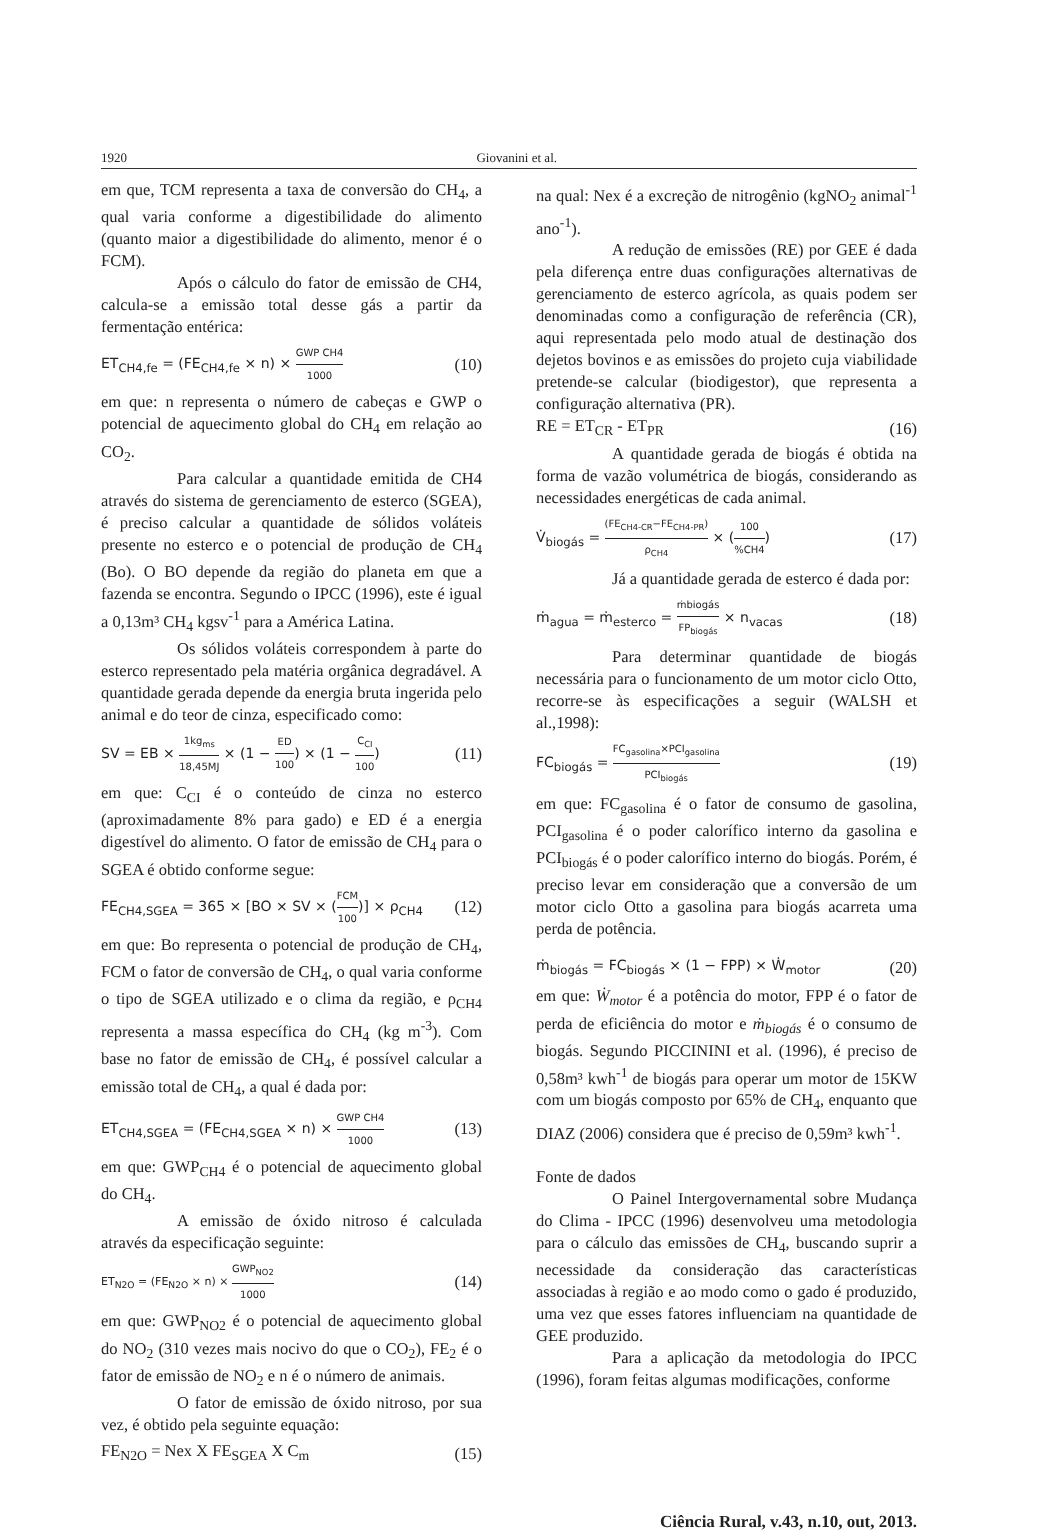1920 Giovanini et al.
em que, TCM representa a taxa de conversão do CH<sub>4</sub>, a qual varia conforme a digestibilidade do alimento (quanto maior a digestibilidade do alimento, menor é o FCM).
Após o cálculo do fator de emissão de CH4, calcula-se a emissão total desse gás a partir da fermentação entérica:
ET<sub>CH4,fe</sub> = (FE<sub>CH4,fe</sub> × n) × GWP CH4 1000 (10)
em que: n representa o número de cabeças e GWP o potencial de aquecimento global do CH<sub>4</sub> em relação ao CO<sub>2</sub>.
Para calcular a quantidade emitida de CH4 através do sistema de gerenciamento de esterco (SGEA), é preciso calcular a quantidade de sólidos voláteis presente no esterco e o potencial de produção de CH<sub>4</sub> (Bo). O BO depende da região do planeta em que a fazenda se encontra. Segundo o IPCC (1996), este é igual a 0,13m³ CH<sub>4</sub> kgsv<sup>-1</sup> para a América Latina.
Os sólidos voláteis correspondem à parte do esterco representado pela matéria orgânica degradável. A quantidade gerada depende da energia bruta ingerida pelo animal e do teor de cinza, especificado como:
SV = EB × 1kg<sub>ms</sub> 18,45MJ × (1 − ED 100) × (1 − C<sub>CI</sub> 100) (11)
em que: C<sub>CI</sub> é o conteúdo de cinza no esterco (aproximadamente 8% para gado) e ED é a energia digestível do alimento. O fator de emissão de CH<sub>4</sub> para o SGEA é obtido conforme segue:
FE<sub>CH4,SGEA</sub> = 365 × [BO × SV × (FCM 100)] × ρ<sub>CH4</sub> (12)
em que: Bo representa o potencial de produção de CH<sub>4</sub>, FCM o fator de conversão de CH<sub>4</sub>, o qual varia conforme o tipo de SGEA utilizado e o clima da região, e ρ<sub>CH4</sub> representa a massa específica do CH<sub>4</sub> (kg m<sup>-3</sup>). Com base no fator de emissão de CH<sub>4</sub>, é possível calcular a emissão total de CH<sub>4</sub>, a qual é dada por:
ET<sub>CH4,SGEA</sub> = (FE<sub>CH4,SGEA</sub> × n) × GWP CH4 1000 (13)
em que: GWP<sub>CH4</sub> é o potencial de aquecimento global do CH<sub>4</sub>.
A emissão de óxido nitroso é calculada através da especificação seguinte:
ET<sub>N2O</sub> = (FE<sub>N2O</sub> × n) × GWP<sub>NO2</sub> 1000 (14)
em que: GWP<sub>NO2</sub> é o potencial de aquecimento global do NO<sub>2</sub> (310 vezes mais nocivo do que o CO<sub>2</sub>), FE<sub>2</sub> é o fator de emissão de NO<sub>2</sub> e n é o número de animais.
O fator de emissão de óxido nitroso, por sua vez, é obtido pela seguinte equação:
FE<sub>N2O</sub> = Nex X FE<sub>SGEA</sub> X C<sub>m</sub> (15)
na qual: Nex é a excreção de nitrogênio (kgNO<sub>2</sub> animal<sup>-1</sup> ano<sup>-1</sup>).
A redução de emissões (RE) por GEE é dada pela diferença entre duas configurações alternativas de gerenciamento de esterco agrícola, as quais podem ser denominadas como a configuração de referência (CR), aqui representada pelo modo atual de destinação dos dejetos bovinos e as emissões do projeto cuja viabilidade pretende-se calcular (biodigestor), que representa a configuração alternativa (PR).
RE = ET<sub>CR</sub> - ET<sub>PR</sub> (16)
A quantidade gerada de biogás é obtida na forma de vazão volumétrica de biogás, considerando as necessidades energéticas de cada animal.
V̇<sub>biogás</sub> = (FE<sub>CH4-CR</sub>−FE<sub>CH4-PR</sub>) ρ<sub>CH4</sub> × (100%CH4) (17)
Já a quantidade gerada de esterco é dada por:
ṁ<sub>agua</sub> = ṁ<sub>esterco</sub> = ṁbiogás FP<sub>biogás</sub> × n<sub>vacas</sub> (18)
Para determinar quantidade de biogás necessária para o funcionamento de um motor ciclo Otto, recorre-se às especificações a seguir (WALSH et al.,1998):
FC<sub>biogás</sub> = FC<sub>gasolina</sub>×PCI<sub>gasolina</sub> PCI<sub>biogás</sub> (19)
em que: FC<sub>gasolina</sub> é o fator de consumo de gasolina, PCI<sub>gasolina</sub> é o poder calorífico interno da gasolina e PCI<sub>biogás</sub> é o poder calorífico interno do biogás. Porém, é preciso levar em consideração que a conversão de um motor ciclo Otto a gasolina para biogás acarreta uma perda de potência.
ṁ<sub>biogás</sub> = FC<sub>biogás</sub> × (1 − FPP) × Ẇ<sub>motor</sub> (20)
em que: Ẇ<sub>motor</sub> é a potência do motor, FPP é o fator de perda de eficiência do motor e ṁ<sub>biogás</sub> é o consumo de biogás. Segundo PICCININI et al. (1996), é preciso de 0,58m³ kwh<sup>-1</sup> de biogás para operar um motor de 15KW com um biogás composto por 65% de CH<sub>4</sub>, enquanto que DIAZ (2006) considera que é preciso de 0,59m³ kwh<sup>-1</sup>.
Fonte de dados
O Painel Intergovernamental sobre Mudança do Clima - IPCC (1996) desenvolveu uma metodologia para o cálculo das emissões de CH<sub>4</sub>, buscando suprir a necessidade da consideração das características associadas à região e ao modo como o gado é produzido, uma vez que esses fatores influenciam na quantidade de GEE produzido.
Para a aplicação da metodologia do IPCC (1996), foram feitas algumas modificações, conforme
Ciência Rural, v.43, n.10, out, 2013.